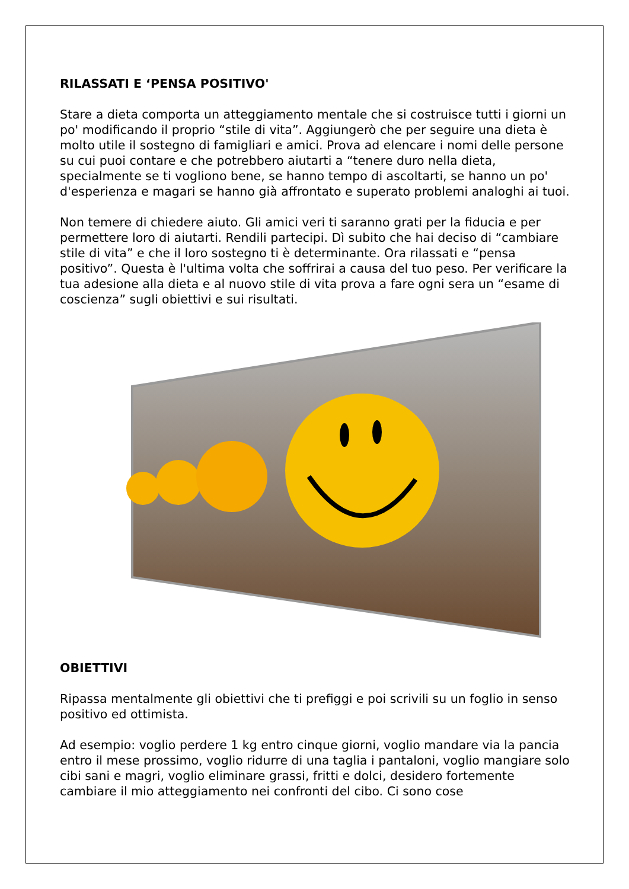RILASSATI E ‘PENSA POSITIVO'
Stare a dieta comporta un atteggiamento mentale che si costruisce tutti i giorni un po' modificando il proprio “stile di vita”. Aggiungerò che per seguire una dieta è molto utile il sostegno di famigliari e amici. Prova ad elencare i nomi delle persone su cui puoi contare e che potrebbero aiutarti a “tenere duro nella dieta, specialmente se ti vogliono bene, se hanno tempo di ascoltarti, se hanno un po' d'esperienza e magari se hanno già affrontato e superato problemi analoghi ai tuoi.
Non temere di chiedere aiuto. Gli amici veri ti saranno grati per la fiducia e per permettere loro di aiutarti. Rendili partecipi. Dì subito che hai deciso di “cambiare stile di vita” e che il loro sostegno ti è determinante. Ora rilassati e “pensa positivo”. Questa è l'ultima volta che soffrirai a causa del tuo peso. Per verificare la tua adesione alla dieta e al nuovo stile di vita prova a fare ogni sera un “esame di coscienza” sugli obiettivi e sui risultati.
OBIETTIVI
Ripassa mentalmente gli obiettivi che ti prefiggi e poi scrivili su un foglio in senso positivo ed ottimista.
Ad esempio: voglio perdere 1 kg entro cinque giorni, voglio mandare via la pancia entro il mese prossimo, voglio ridurre di una taglia i pantaloni, voglio mangiare solo cibi sani e magri, voglio eliminare grassi, fritti e dolci, desidero fortemente cambiare il mio atteggiamento nei confronti del cibo. Ci sono cose